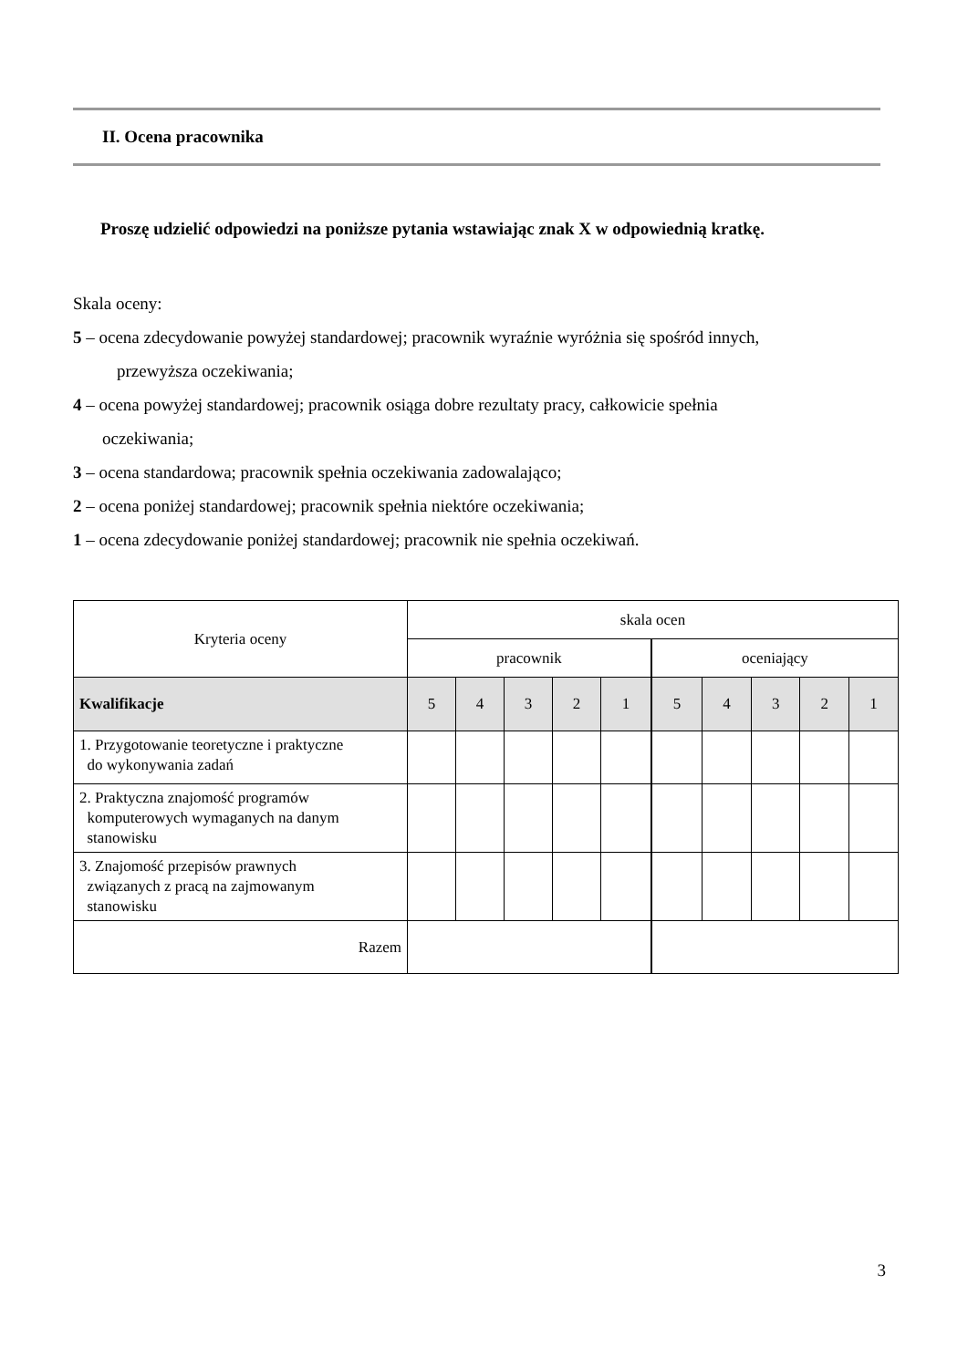II. Ocena pracownika
Proszę udzielić odpowiedzi na poniższe pytania wstawiając znak X w odpowiednią kratkę.
Skala oceny:
5 – ocena zdecydowanie powyżej standardowej; pracownik wyraźnie wyróżnia się spośród innych,
przewyższa oczekiwania;
4 – ocena powyżej standardowej; pracownik osiąga dobre rezultaty pracy, całkowicie spełnia
oczekiwania;
3 – ocena standardowa; pracownik spełnia oczekiwania zadowalająco;
2 – ocena poniżej standardowej; pracownik spełnia niektóre oczekiwania;
1 – ocena zdecydowanie poniżej standardowej; pracownik nie spełnia oczekiwań.
| Kryteria oceny | skala ocen | | | | | | | | | |
| --- | --- | --- | --- | --- | --- | --- | --- | --- | --- | --- |
| | pracownik | | | | | oceniający | | | | |
| Kwalifikacje | 5 | 4 | 3 | 2 | 1 | 5 | 4 | 3 | 2 | 1 |
| 1. Przygotowanie teoretyczne i praktyczne do wykonywania zadań | | | | | | | | | | |
| 2. Praktyczna znajomość programów komputerowych wymaganych na danym stanowisku | | | | | | | | | | |
| 3. Znajomość przepisów prawnych związanych z pracą na zajmowanym stanowisku | | | | | | | | | | |
| Razem | | | | | | | | | | |
3